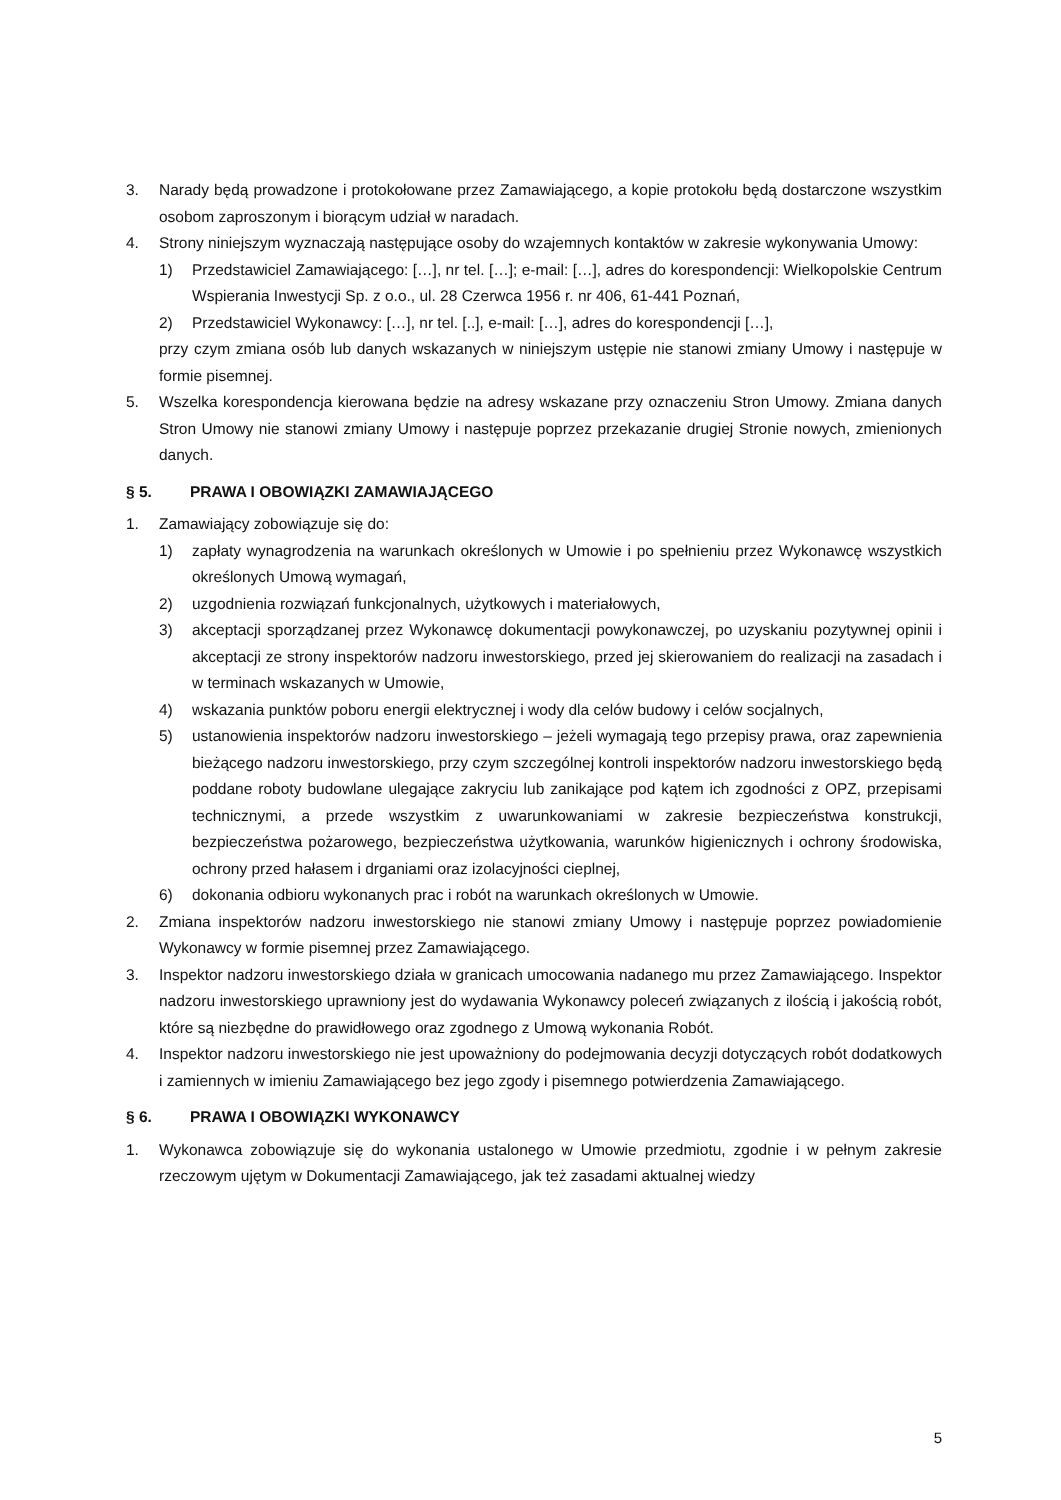3. Narady będą prowadzone i protokołowane przez Zamawiającego, a kopie protokołu będą dostarczone wszystkim osobom zaproszonym i biorącym udział w naradach.
4. Strony niniejszym wyznaczają następujące osoby do wzajemnych kontaktów w zakresie wykonywania Umowy:
1) Przedstawiciel Zamawiającego: […], nr tel. […]; e-mail: […], adres do korespondencji: Wielkopolskie Centrum Wspierania Inwestycji Sp. z o.o., ul. 28 Czerwca 1956 r. nr 406, 61-441 Poznań,
2) Przedstawiciel Wykonawcy: […], nr tel. [..], e-mail: […], adres do korespondencji […],
przy czym zmiana osób lub danych wskazanych w niniejszym ustępie nie stanowi zmiany Umowy i następuje w formie pisemnej.
5. Wszelka korespondencja kierowana będzie na adresy wskazane przy oznaczeniu Stron Umowy. Zmiana danych Stron Umowy nie stanowi zmiany Umowy i następuje poprzez przekazanie drugiej Stronie nowych, zmienionych danych.
§ 5. PRAWA I OBOWIĄZKI ZAMAWIAJĄCEGO
1. Zamawiający zobowiązuje się do:
1) zapłaty wynagrodzenia na warunkach określonych w Umowie i po spełnieniu przez Wykonawcę wszystkich określonych Umową wymagań,
2) uzgodnienia rozwiązań funkcjonalnych, użytkowych i materiałowych,
3) akceptacji sporządzanej przez Wykonawcę dokumentacji powykonawczej, po uzyskaniu pozytywnej opinii i akceptacji ze strony inspektorów nadzoru inwestorskiego, przed jej skierowaniem do realizacji na zasadach i w terminach wskazanych w Umowie,
4) wskazania punktów poboru energii elektrycznej i wody dla celów budowy i celów socjalnych,
5) ustanowienia inspektorów nadzoru inwestorskiego – jeżeli wymagają tego przepisy prawa, oraz zapewnienia bieżącego nadzoru inwestorskiego, przy czym szczególnej kontroli inspektorów nadzoru inwestorskiego będą poddane roboty budowlane ulegające zakryciu lub zanikające pod kątem ich zgodności z OPZ, przepisami technicznymi, a przede wszystkim z uwarunkowaniami w zakresie bezpieczeństwa konstrukcji, bezpieczeństwa pożarowego, bezpieczeństwa użytkowania, warunków higienicznych i ochrony środowiska, ochrony przed hałasem i drganiami oraz izolacyjności cieplnej,
6) dokonania odbioru wykonanych prac i robót na warunkach określonych w Umowie.
2. Zmiana inspektorów nadzoru inwestorskiego nie stanowi zmiany Umowy i następuje poprzez powiadomienie Wykonawcy w formie pisemnej przez Zamawiającego.
3. Inspektor nadzoru inwestorskiego działa w granicach umocowania nadanego mu przez Zamawiającego. Inspektor nadzoru inwestorskiego uprawniony jest do wydawania Wykonawcy poleceń związanych z ilością i jakością robót, które są niezbędne do prawidłowego oraz zgodnego z Umową wykonania Robót.
4. Inspektor nadzoru inwestorskiego nie jest upoważniony do podejmowania decyzji dotyczących robót dodatkowych i zamiennych w imieniu Zamawiającego bez jego zgody i pisemnego potwierdzenia Zamawiającego.
§ 6. PRAWA I OBOWIĄZKI WYKONAWCY
1. Wykonawca zobowiązuje się do wykonania ustalonego w Umowie przedmiotu, zgodnie i w pełnym zakresie rzeczowym ujętym w Dokumentacji Zamawiającego, jak też zasadami aktualnej wiedzy
5